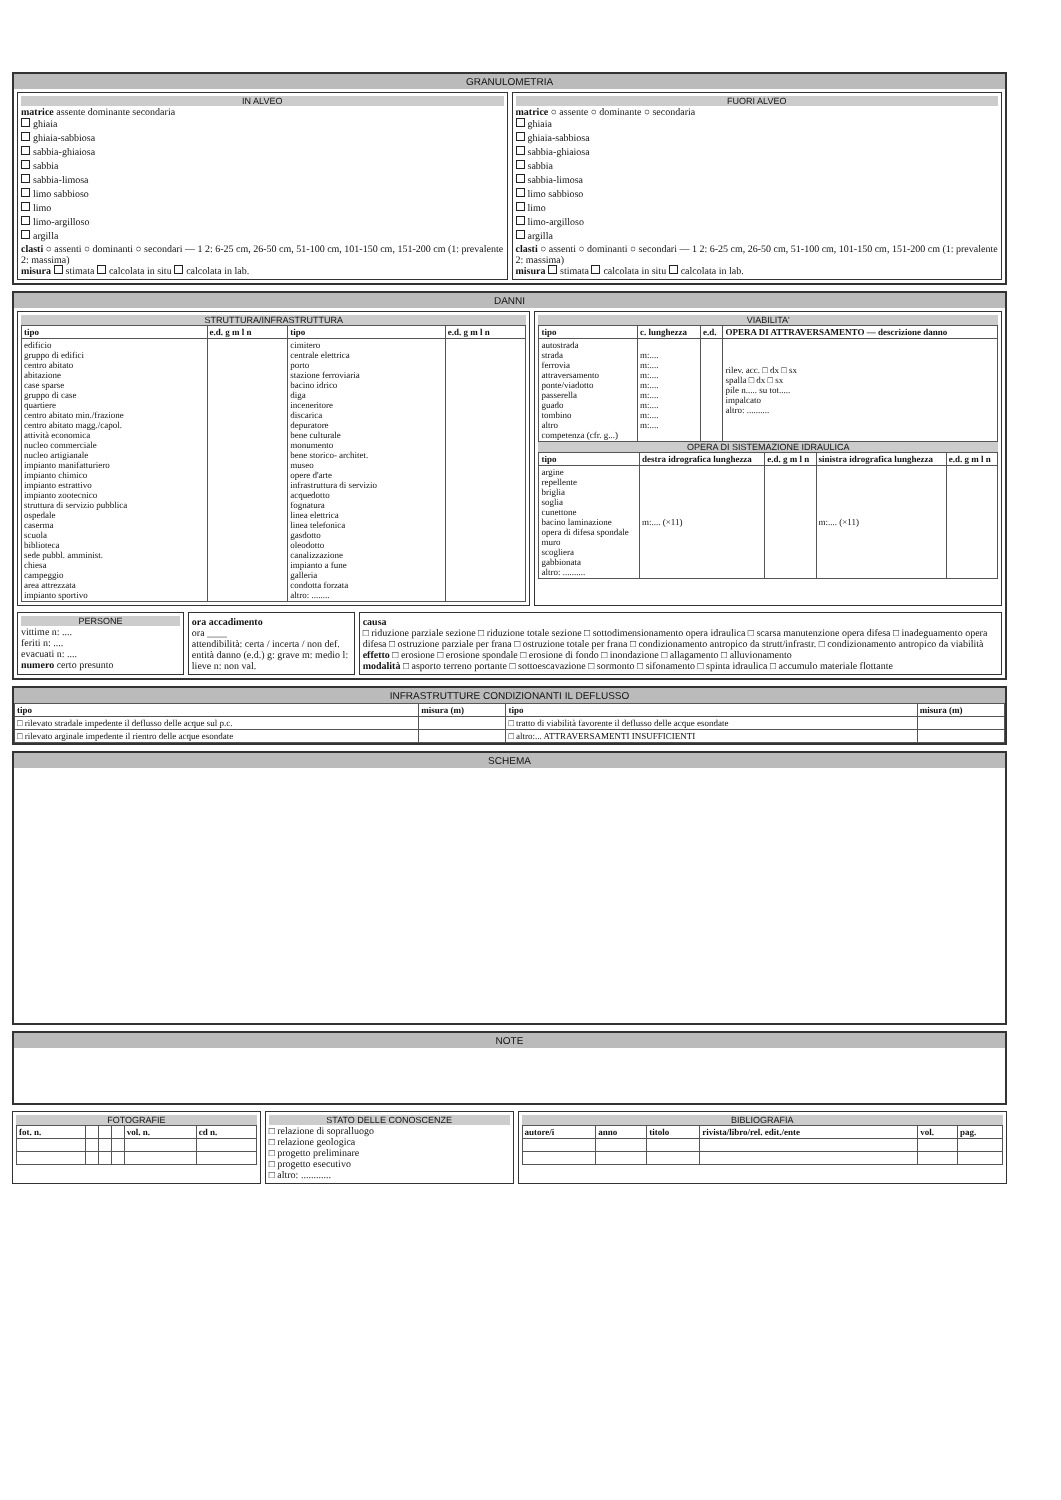GRANULOMETRIA
IN ALVEO
matrice assente dominante secondaria
ghiaia
ghiaia-sabbiosa
sabbia-ghiaiosa
sabbia
sabbia-limosa
limo sabbioso
limo
limo-argilloso
argilla
clasti ○ assenti ○ dominanti ○ secondari — 1 2: 6-25 cm, 26-50 cm, 51-100 cm, 101-150 cm, 151-200 cm (1: prevalente 2: massima)
misura stimata calcolata in situ calcolata in lab.
FUORI ALVEO
matrice ○ assente ○ dominante ○ secondaria
ghiaia
ghiaia-sabbiosa
sabbia-ghiaiosa
sabbia
sabbia-limosa
limo sabbioso
limo
limo-argilloso
argilla
clasti ○ assenti ○ dominanti ○ secondari — 1 2: 6-25 cm, 26-50 cm, 51-100 cm, 101-150 cm, 151-200 cm (1: prevalente 2: massima)
misura stimata calcolata in situ calcolata in lab.
DANNI
STRUTTURA/INFRASTRUTTURA
| tipo | e.d. g m l n | tipo | e.d. g m l n |
| --- | --- | --- | --- |
| edificio gruppo di edifici centro abitato abitazione case sparse gruppo di case quartiere centro abitato min./frazione centro abitato magg./capol. attività economica nucleo commerciale nucleo artigianale impianto manifatturiero impianto chimico impianto estrattivo impianto zootecnico struttura di servizio pubblica ospedale caserma scuola biblioteca sede pubbl. amminist. chiesa campeggio area attrezzata impianto sportivo | | cimitero centrale elettrica porto stazione ferroviaria bacino idrico diga inceneritore discarica depuratore bene culturale monumento bene storico- architet. museo opere d'arte infrastruttura di servizio acquedotto fognatura linea elettrica linea telefonica gasdotto oleodotto canalizzazione impianto a fune galleria condotta forzata altro: ........ | |
VIABILITA'
| tipo | c. lunghezza | e.d. | OPERA DI ATTRAVERSAMENTO — descrizione danno |
| --- | --- | --- | --- |
| autostrada strada ferrovia attraversamento ponte/viadotto passerella guado tombino altro competenza (cfr. g...) | m:.... m:.... m:.... m:.... m:.... m:.... m:.... m:.... | | rilev. acc. □ dx □ sx spalla □ dx □ sx pile n..... su tot..... impalcato altro: .......... |
OPERA DI SISTEMAZIONE IDRAULICA
| tipo | destra idrografica lunghezza | e.d. g m l n | sinistra idrografica lunghezza | e.d. g m l n |
| --- | --- | --- | --- | --- |
| argine repellente briglia soglia cunettone bacino laminazione opera di difesa spondale muro scogliera gabbionata altro: .......... | m:.... (×11) | | m:.... (×11) | |
PERSONE
vittime n: ....
feriti n: ....
evacuati n: ....
numero certo presunto
ora accadimento
ora ____
attendibilità: certa / incerta / non def.
entità danno (e.d.) g: grave m: medio l: lieve n: non val.
causa
□ riduzione parziale sezione □ riduzione totale sezione □ sottodimensionamento opera idraulica □ scarsa manutenzione opera difesa □ inadeguamento opera difesa □ ostruzione parziale per frana □ ostruzione totale per frana □ condizionamento antropico da strutt/infrastr. □ condizionamento antropico da viabilità
effetto □ erosione □ erosione spondale □ erosione di fondo □ inondazione □ allagamento □ alluvionamento
modalità □ asporto terreno portante □ sottoescavazione □ sormonto □ sifonamento □ spinta idraulica □ accumulo materiale flottante
INFRASTRUTTURE CONDIZIONANTI IL DEFLUSSO
| tipo | misura (m) | tipo | misura (m) |
| --- | --- | --- | --- |
| □ rilevato stradale impedente il deflusso delle acque sul p.c. | | □ tratto di viabilità favorente il deflusso delle acque esondate | |
| □ rilevato arginale impedente il rientro delle acque esondate | | □ altro:... ATTRAVERSAMENTI INSUFFICIENTI | |
SCHEMA
NOTE
FOTOGRAFIE
| fot. n. | | | | vol. n. | cd n. |
| --- | --- | --- | --- | --- | --- |
STATO DELLE CONOSCENZE
□ relazione di sopralluogo
□ relazione geologica
□ progetto preliminare
□ progetto esecutivo
□ altro: ............
BIBLIOGRAFIA
| autore/i | anno | titolo | rivista/libro/rel. edit./ente | vol. | pag. |
| --- | --- | --- | --- | --- | --- |